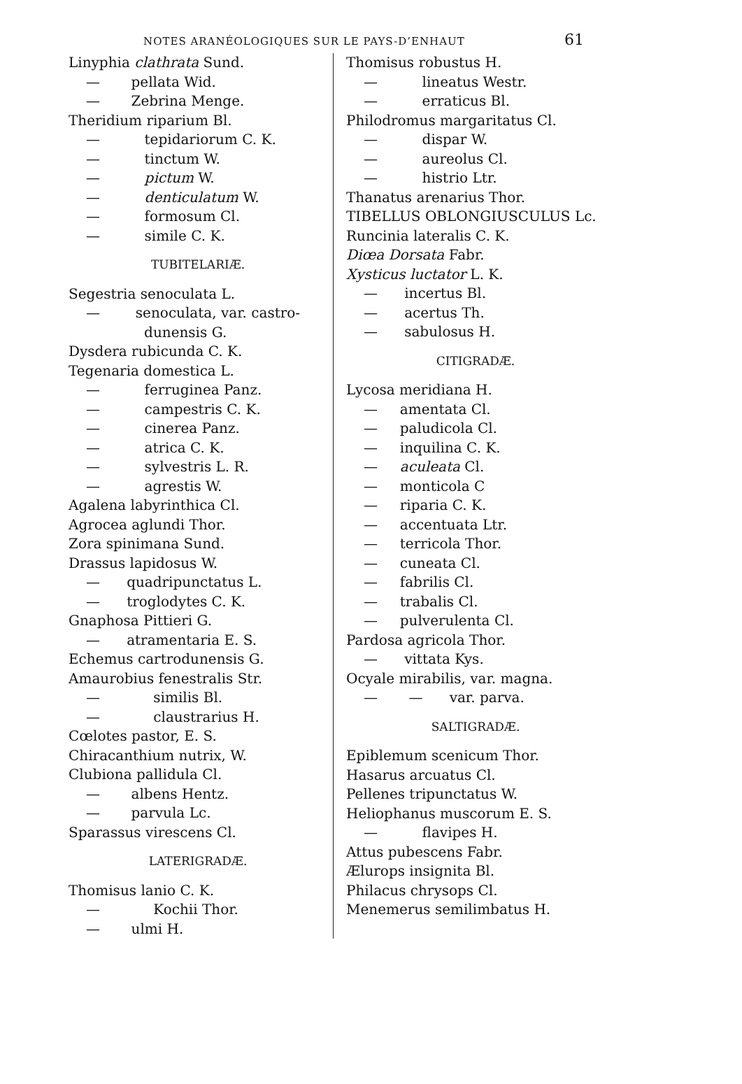NOTES ARANÉOLOGIQUES SUR LE PAYS-D’ENHAUT 61
Linyphia clathrata Sund.
— pellata Wid.
— Zebrina Menge.
Theridium riparium Bl.
— tepidariorum C. K.
— tinctum W.
— pictum W.
— denticulatum W.
— formosum Cl.
— simile C. K.
TUBITELARIÆ.
Segestria senoculata L.
— senoculata, var. castro-
dunensis G.
Dysdera rubicunda C. K.
Tegenaria domestica L.
— ferruginea Panz.
— campestris C. K.
— cinerea Panz.
— atrica C. K.
— sylvestris L. R.
— agrestis W.
Agalena labyrinthica Cl.
Agrocea aglundi Thor.
Zora spinimana Sund.
Drassus lapidosus W.
— quadripunctatus L.
— troglodytes C. K.
Gnaphosa Pittieri G.
— atramentaria E. S.
Echemus cartrodunensis G.
Amaurobius fenestralis Str.
— similis Bl.
— claustrarius H.
Cœlotes pastor, E. S.
Chiracanthium nutrix, W.
Clubiona pallidula Cl.
— albens Hentz.
— parvula Lc.
Sparassus virescens Cl.
LATERIGRADÆ.
Thomisus lanio C. K.
— Kochii Thor.
— ulmi H.
Thomisus robustus H.
— lineatus Westr.
— erraticus Bl.
Philodromus margaritatus Cl.
— dispar W.
— aureolus Cl.
— histrio Ltr.
Thanatus arenarius Thor.
TIBELLUS OBLONGIUSCULUS Lc.
Runcinia lateralis C. K.
Diœa Dorsata Fabr.
Xysticus luctator L. K.
— incertus Bl.
— acertus Th.
— sabulosus H.
CITIGRADÆ.
Lycosa meridiana H.
— amentata Cl.
— paludicola Cl.
— inquilina C. K.
— aculeata Cl.
— monticola C
— riparia C. K.
— accentuata Ltr.
— terricola Thor.
— cuneata Cl.
— fabrilis Cl.
— trabalis Cl.
— pulverulenta Cl.
Pardosa agricola Thor.
— vittata Kys.
Ocyale mirabilis, var. magna.
— — var. parva.
SALTIGRADÆ.
Epiblemum scenicum Thor.
Hasarus arcuatus Cl.
Pellenes tripunctatus W.
Heliophanus muscorum E. S.
— flavipes H.
Attus pubescens Fabr.
Ælurops insignita Bl.
Philacus chrysops Cl.
Menemerus semilimbatus H.